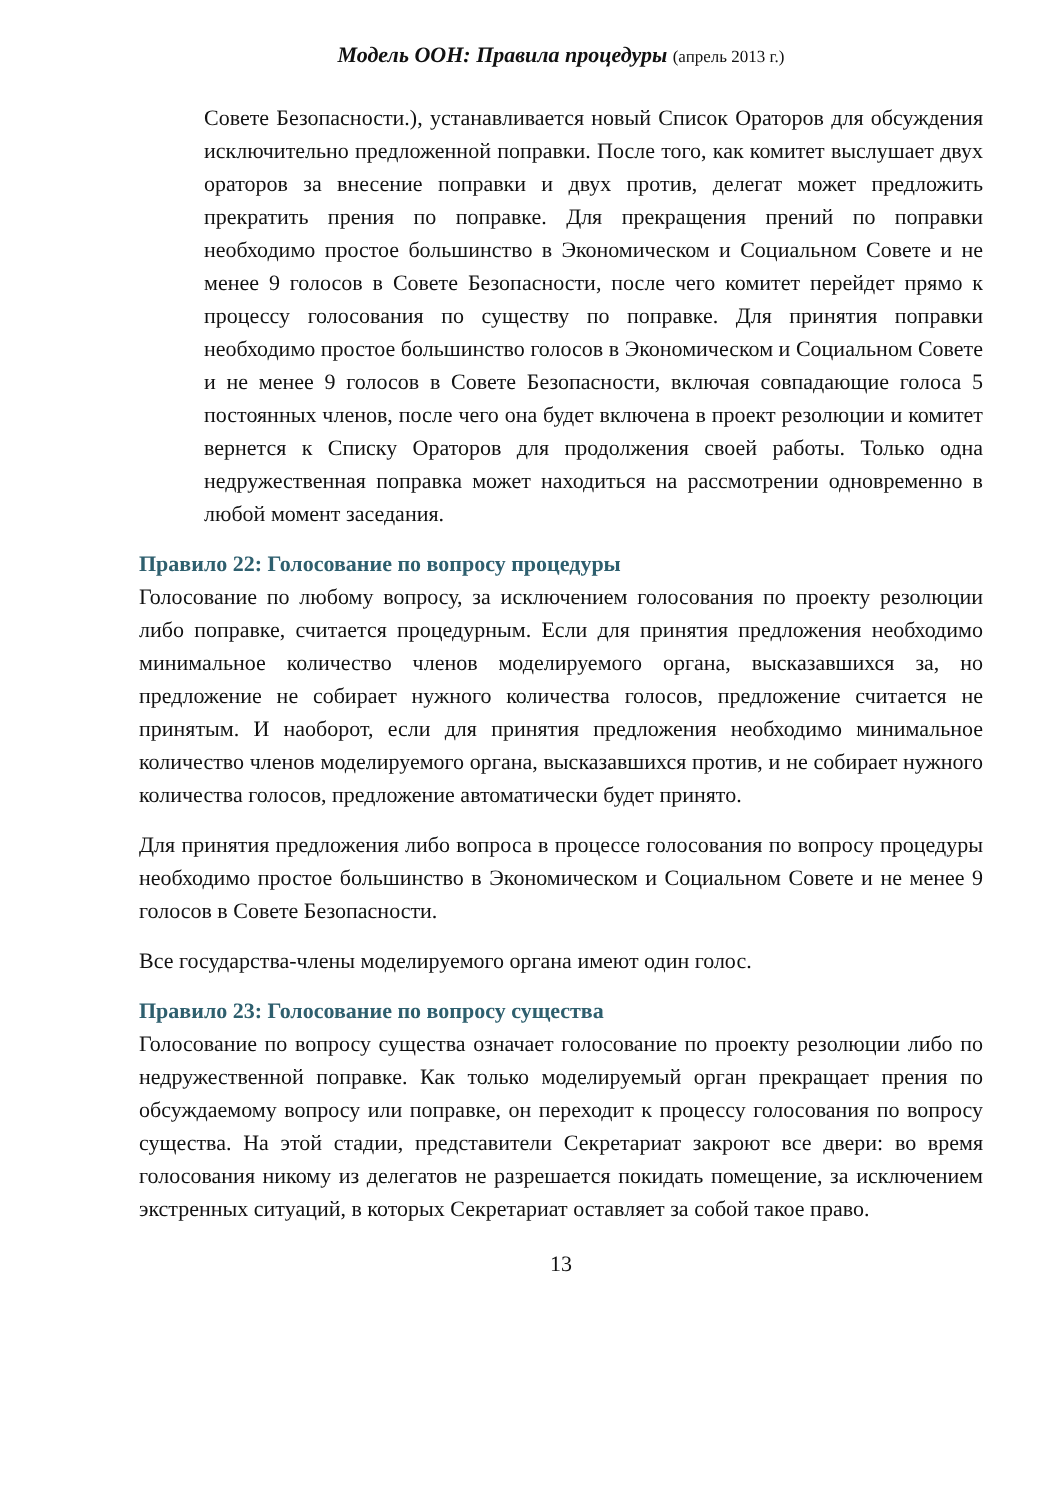Модель ООН: Правила процедуры (апрель 2013 г.)
Совете Безопасности.), устанавливается новый Список Ораторов для обсуждения исключительно предложенной поправки. После того, как комитет выслушает двух ораторов за внесение поправки и двух против, делегат может предложить прекратить прения по поправке. Для прекращения прений по поправки необходимо простое большинство в Экономическом и Социальном Совете и не менее 9 голосов в Совете Безопасности, после чего комитет перейдет прямо к процессу голосования по существу по поправке. Для принятия поправки необходимо простое большинство голосов в Экономическом и Социальном Совете и не менее 9 голосов в Совете Безопасности, включая совпадающие голоса 5 постоянных членов, после чего она будет включена в проект резолюции и комитет вернется к Списку Ораторов для продолжения своей работы. Только одна недружественная поправка может находиться на рассмотрении одновременно в любой момент заседания.
Правило 22: Голосование по вопросу процедуры
Голосование по любому вопросу, за исключением голосования по проекту резолюции либо поправке, считается процедурным. Если для принятия предложения необходимо минимальное количество членов моделируемого органа, высказавшихся за, но предложение не собирает нужного количества голосов, предложение считается не принятым. И наоборот, если для принятия предложения необходимо минимальное количество членов моделируемого органа, высказавшихся против, и не собирает нужного количества голосов, предложение автоматически будет принято.
Для принятия предложения либо вопроса в процессе голосования по вопросу процедуры необходимо простое большинство в Экономическом и Социальном Совете и не менее 9 голосов в Совете Безопасности.
Все государства-члены моделируемого органа имеют один голос.
Правило 23: Голосование по вопросу существа
Голосование по вопросу существа означает голосование по проекту резолюции либо по недружественной поправке. Как только моделируемый орган прекращает прения по обсуждаемому вопросу или поправке, он переходит к процессу голосования по вопросу существа. На этой стадии, представители Секретариат закроют все двери: во время голосования никому из делегатов не разрешается покидать помещение, за исключением экстренных ситуаций, в которых Секретариат оставляет за собой такое право.
13